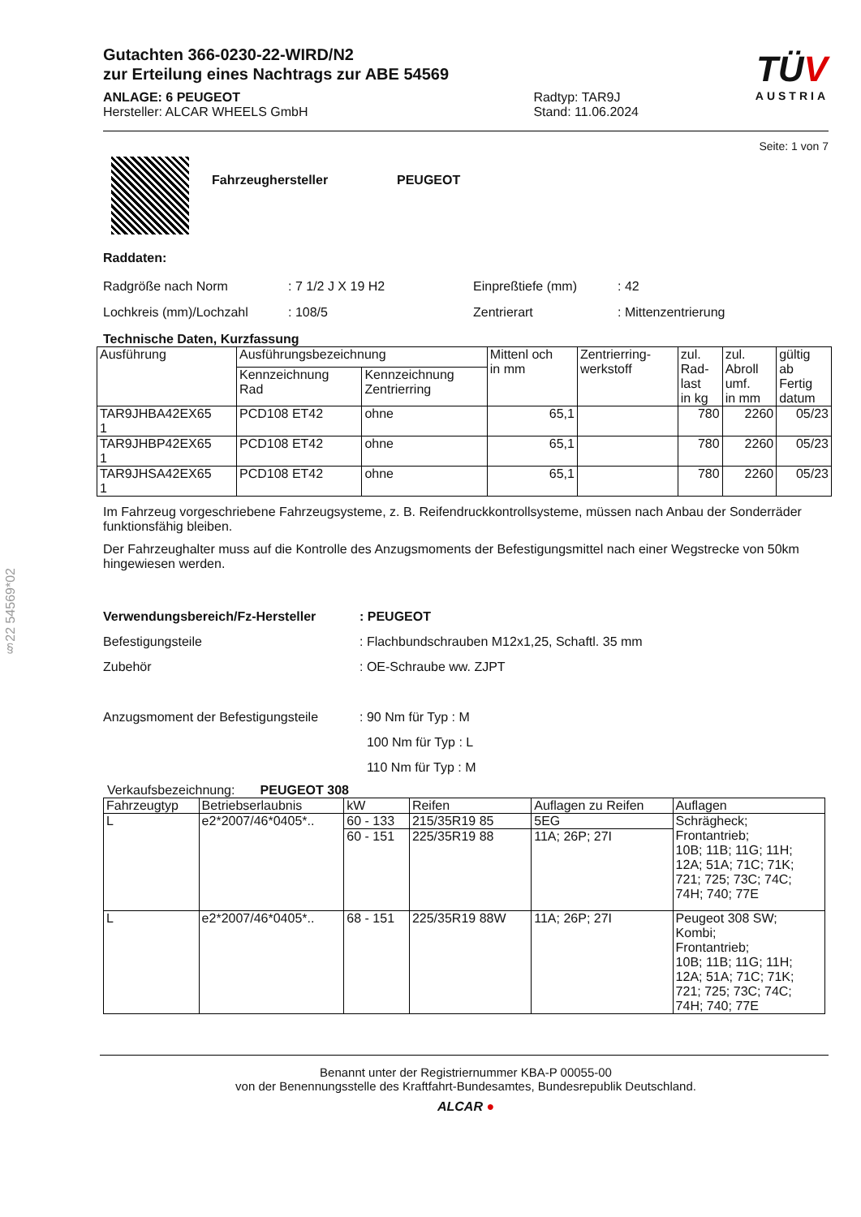§22 54569*02
Gutachten 366-0230-22-WIRD/N2
zur Erteilung eines Nachtrags zur ABE 54569
ANLAGE: 6 PEUGEOT
Hersteller: ALCAR WHEELS GmbH
Radtyp: TAR9J
Stand: 11.06.2024
TÜV
AUSTRIA
Seite: 1 von 7
Fahrzeughersteller PEUGEOT
Raddaten:
Radgröße nach Norm
Lochkreis (mm)/Lochzahl
: 7 1/2 J X 19 H2
: 108/5
Einpreßtiefe (mm)
Zentrierart
: 42
: Mittenzentrierung
Technische Daten, Kurzfassung
| Ausführung | Ausführungsbezeichnung | | Mittenl och in mm | Zentrierring- werkstoff | zul. Rad- last in kg | zul. Abroll umf. in mm | gültig ab Fertig datum |
| | Kennzeichnung Rad | Kennzeichnung Zentrierring | | | | | |
| TAR9JHBA42EX65 1 | PCD108 ET42 | ohne | 65,1 | | 780 | 2260 | 05/23 |
| TAR9JHBP42EX65 1 | PCD108 ET42 | ohne | 65,1 | | 780 | 2260 | 05/23 |
| TAR9JHSA42EX65 1 | PCD108 ET42 | ohne | 65,1 | | 780 | 2260 | 05/23 |
Im Fahrzeug vorgeschriebene Fahrzeugsysteme, z. B. Reifendruckkontrollsysteme, müssen nach Anbau der Sonderräder funktionsfähig bleiben.
Der Fahrzeughalter muss auf die Kontrolle des Anzugsmoments der Befestigungsmittel nach einer Wegstrecke von 50km hingewiesen werden.
Verwendungsbereich/Fz-Hersteller
Befestigungsteile
Zubehör
Anzugsmoment der Befestigungsteile
: PEUGEOT
: Flachbundschrauben M12x1,25, Schaftl. 35 mm
: OE-Schraube ww. ZJPT
: 90 Nm für Typ : M
100 Nm für Typ : L
110 Nm für Typ : M
Verkaufsbezeichnung: PEUGEOT 308
| Fahrzeugtyp | Betriebserlaubnis | kW | Reifen | Auflagen zu Reifen | Auflagen |
| L | e2*2007/46*0405*.. | 60 - 133 | 215/35R19 85 | 5EG | Schrägheck; Frontantrieb; 10B; 11B; 11G; 11H; 12A; 51A; 71C; 71K; 721; 725; 73C; 74C; 74H; 740; 77E |
| | | 60 - 151 | 225/35R19 88 | 11A; 26P; 27I | |
| L | e2*2007/46*0405*.. | 68 - 151 | 225/35R19 88W | 11A; 26P; 27I | Peugeot 308 SW; Kombi; Frontantrieb; 10B; 11B; 11G; 11H; 12A; 51A; 71C; 71K; 721; 725; 73C; 74C; 74H; 740; 77E |
Benannt unter der Registriernummer KBA-P 00055-00
von der Benennungsstelle des Kraftfahrt-Bundesamtes, Bundesrepublik Deutschland.
ALCAR ●